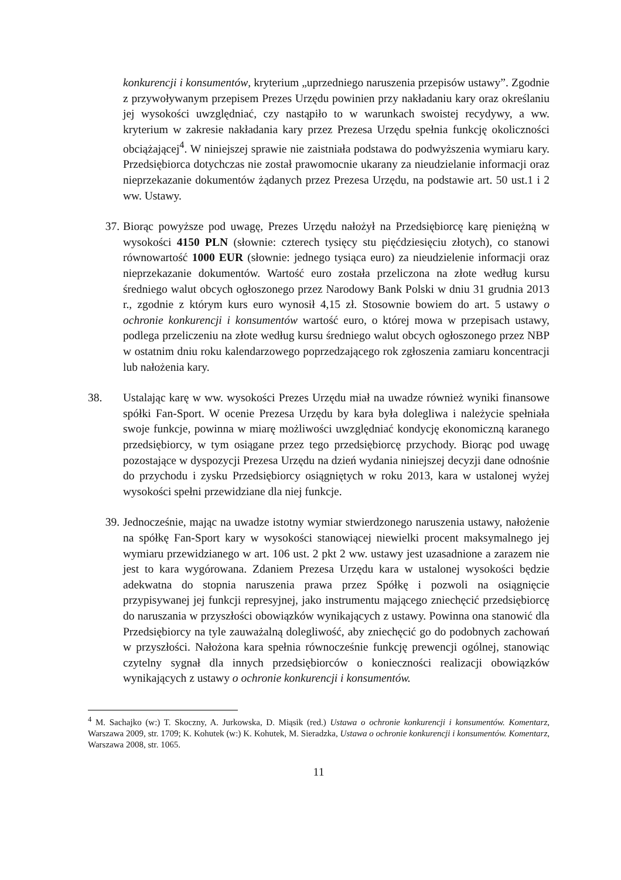konkurencji i konsumentów, kryterium „uprzedniego naruszenia przepisów ustawy”. Zgodnie z przywoływanym przepisem Prezes Urzędu powinien przy nakładaniu kary oraz określaniu jej wysokości uwzględniać, czy nastąpiło to w warunkach swoistej recydywy, a ww. kryterium w zakresie nakładania kary przez Prezesa Urzędu spełnia funkcję okoliczności obciążającej<sup>4</sup>. W niniejszej sprawie nie zaistniała podstawa do podwyższenia wymiaru kary. Przedsiębiorca dotychczas nie został prawomocnie ukarany za nieudzielanie informacji oraz nieprzekazanie dokumentów żądanych przez Prezesa Urzędu, na podstawie art. 50 ust.1 i 2 ww. Ustawy.
37. Biorąc powyższe pod uwagę, Prezes Urzędu nałożył na Przedsiębiorcę karę pieniężną w wysokości 4150 PLN (słownie: czterech tysięcy stu pięćdziesięciu złotych), co stanowi równowartość 1000 EUR (słownie: jednego tysiąca euro) za nieudzielenie informacji oraz nieprzekazanie dokumentów. Wartość euro została przeliczona na złote według kursu średniego walut obcych ogłoszonego przez Narodowy Bank Polski w dniu 31 grudnia 2013 r., zgodnie z którym kurs euro wynosił 4,15 zł. Stosownie bowiem do art. 5 ustawy o ochronie konkurencji i konsumentów wartość euro, o której mowa w przepisach ustawy, podlega przeliczeniu na złote według kursu średniego walut obcych ogłoszonego przez NBP w ostatnim dniu roku kalendarzowego poprzedzającego rok zgłoszenia zamiaru koncentracji lub nałożenia kary.
38. Ustalając karę w ww. wysokości Prezes Urzędu miał na uwadze również wyniki finansowe spółki Fan-Sport. W ocenie Prezesa Urzędu by kara była dolegliwa i należycie spełniała swoje funkcje, powinna w miarę możliwości uwzględniać kondycję ekonomiczną karanego przedsiębiorcy, w tym osiągane przez tego przedsiębiorcę przychody. Biorąc pod uwagę pozostające w dyspozycji Prezesa Urzędu na dzień wydania niniejszej decyzji dane odnośnie do przychodu i zysku Przedsiębiorcy osiągniętych w roku 2013, kara w ustalonej wyżej wysokości spełni przewidziane dla niej funkcje.
39. Jednocześnie, mając na uwadze istotny wymiar stwierdzonego naruszenia ustawy, nałożenie na spółkę Fan-Sport kary w wysokości stanowiącej niewielki procent maksymalnego jej wymiaru przewidzianego w art. 106 ust. 2 pkt 2 ww. ustawy jest uzasadnione a zarazem nie jest to kara wygórowana. Zdaniem Prezesa Urzędu kara w ustalonej wysokości będzie adekwatna do stopnia naruszenia prawa przez Spółkę i pozwoli na osiągnięcie przypisywanej jej funkcji represyjnej, jako instrumentu mającego zniechęcić przedsiębiorcę do naruszania w przyszłości obowiązków wynikających z ustawy. Powinna ona stanowić dla Przedsiębiorcy na tyle zauważalną dolegliwość, aby zniechęcić go do podobnych zachowań w przyszłości. Nałożona kara spełnia równocześnie funkcję prewencji ogólnej, stanowiąc czytelny sygnał dla innych przedsiębiorców o konieczności realizacji obowiązków wynikających z ustawy o ochronie konkurencji i konsumentów.
<sup>4</sup> M. Sachajko (w:) T. Skoczny, A. Jurkowska, D. Miąsik (red.) Ustawa o ochronie konkurencji i konsumentów. Komentarz, Warszawa 2009, str. 1709; K. Kohutek (w:) K. Kohutek, M. Sieradzka, Ustawa o ochronie konkurencji i konsumentów. Komentarz, Warszawa 2008, str. 1065.
11